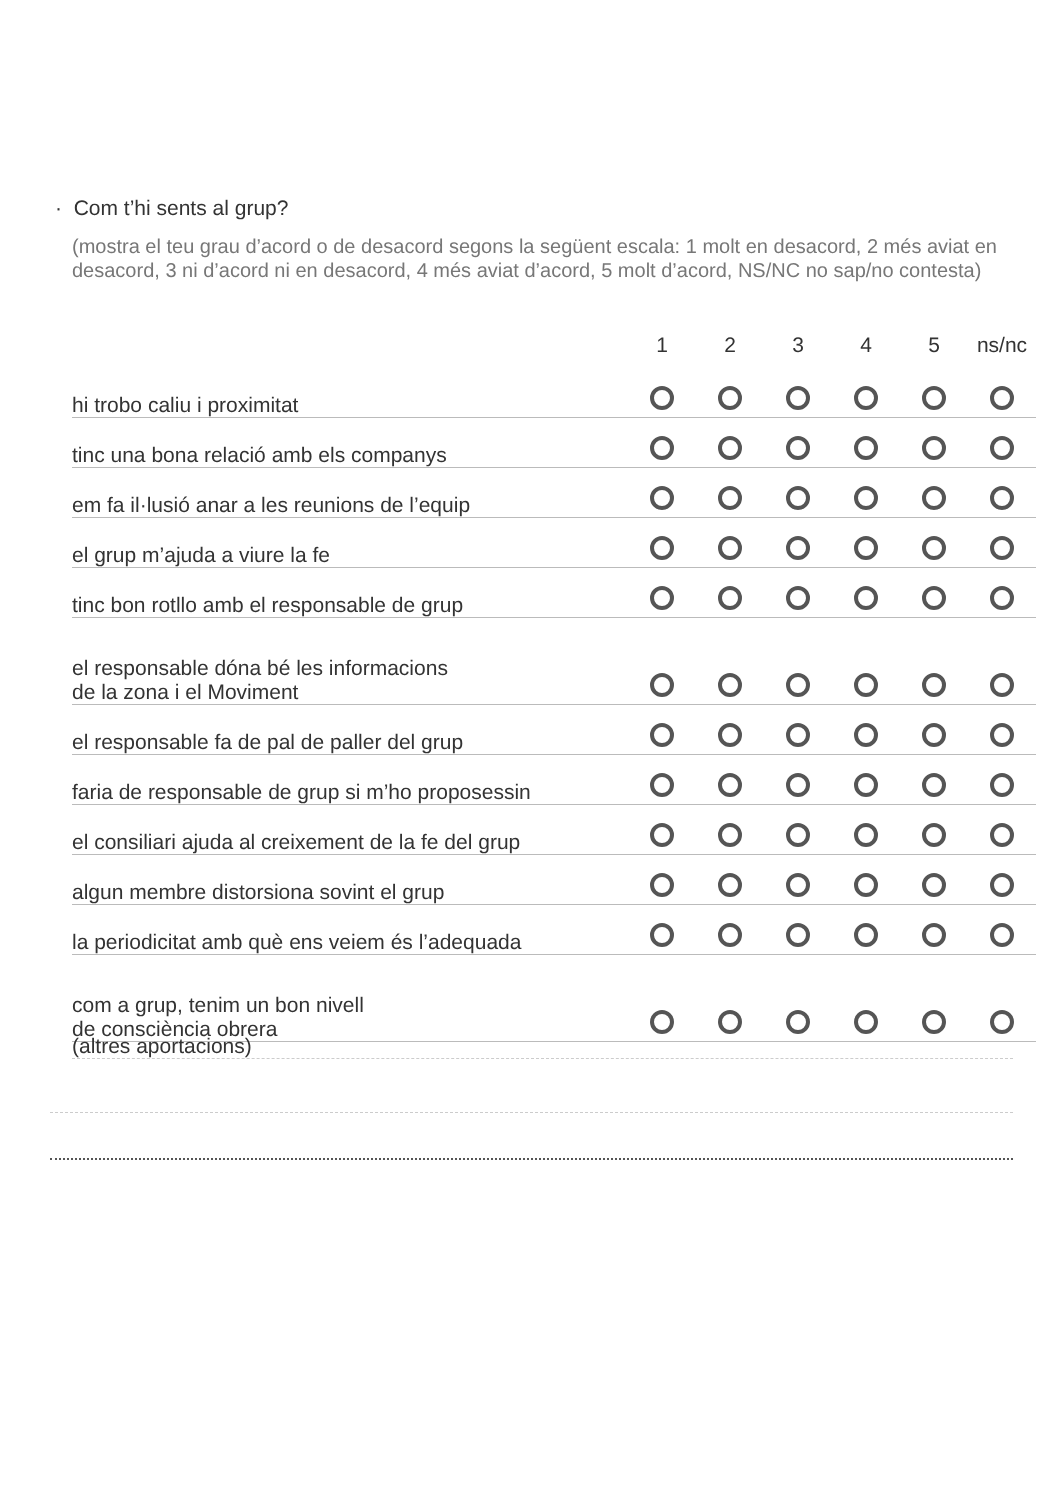· Com t’hi sents al grup?
(mostra el teu grau d’acord o de desacord segons la següent escala: 1 molt en desacord, 2 més aviat en desacord, 3 ni d’acord ni en desacord, 4 més aviat d’acord, 5 molt d’acord, NS/NC no sap/no contesta)
| | 1 | 2 | 3 | 4 | 5 | ns/nc |
| --- | --- | --- | --- | --- | --- | --- |
| hi trobo caliu i proximitat | | | | | | |
| tinc una bona relació amb els companys | | | | | | |
| em fa il·lusió anar a les reunions de l’equip | | | | | | |
| el grup m’ajuda a viure la fe | | | | | | |
| tinc bon rotllo amb el responsable de grup | | | | | | |
| el responsable dóna bé les informacions de la zona i el Moviment | | | | | | |
| el responsable fa de pal de paller del grup | | | | | | |
| faria de responsable de grup si m’ho proposessin | | | | | | |
| el consiliari ajuda al creixement de la fe del grup | | | | | | |
| algun membre distorsiona sovint el grup | | | | | | |
| la periodicitat amb què ens veiem és l’adequada | | | | | | |
| com a grup, tenim un bon nivell de consciència obrera | | | | | | |
(altres aportacions)